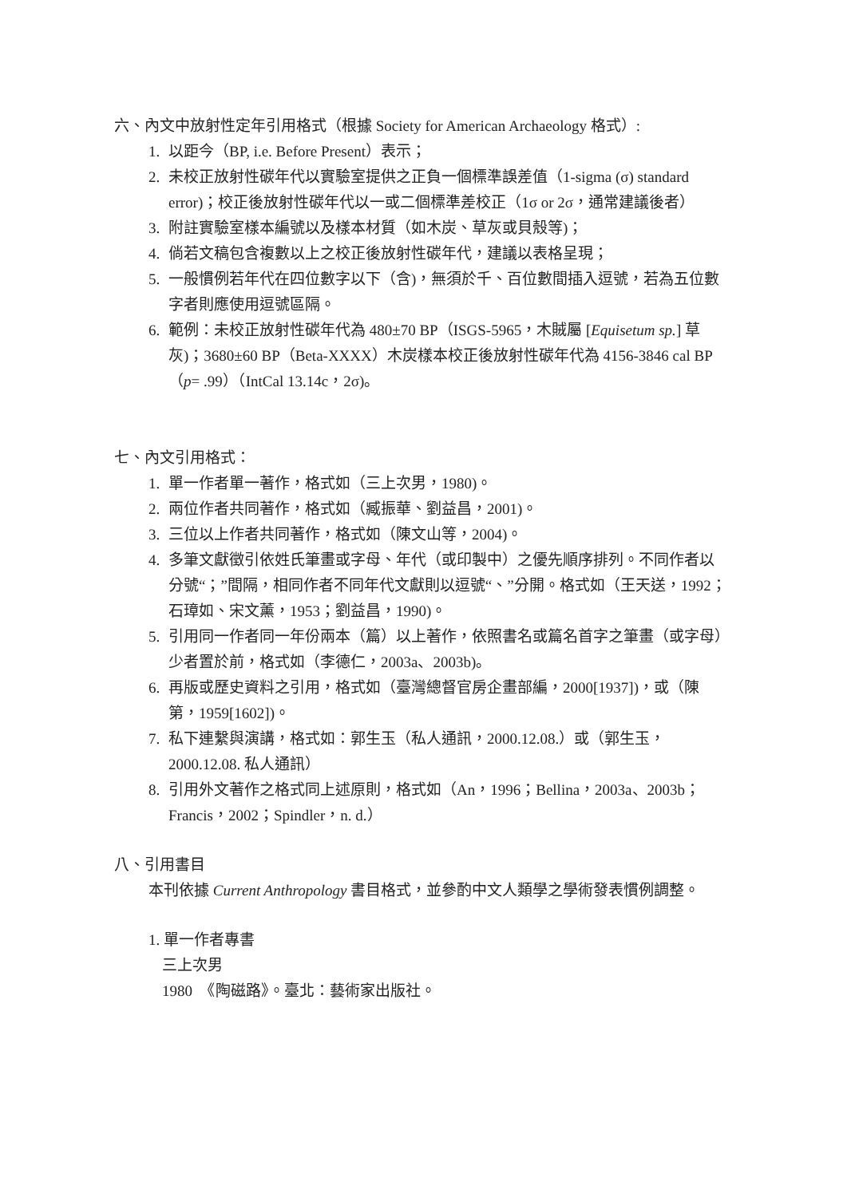六、內文中放射性定年引用格式（根據 Society for American Archaeology 格式）:
1. 以距今（BP, i.e. Before Present）表示；
2. 未校正放射性碳年代以實驗室提供之正負一個標準誤差值（1-sigma (σ) standard error)；校正後放射性碳年代以一或二個標準差校正（1σ or 2σ，通常建議後者）
3. 附註實驗室樣本編號以及樣本材質（如木炭、草灰或貝殼等)；
4. 倘若文稿包含複數以上之校正後放射性碳年代，建議以表格呈現；
5. 一般慣例若年代在四位數字以下（含)，無須於千、百位數間插入逗號，若為五位數字者則應使用逗號區隔。
6. 範例：未校正放射性碳年代為 480±70 BP（ISGS-5965，木賊屬 [Equisetum sp.] 草灰)；3680±60 BP（Beta-XXXX）木炭樣本校正後放射性碳年代為 4156-3846 cal BP （p= .99）（IntCal 13.14c，2σ)。
七、內文引用格式：
1. 單一作者單一著作，格式如（三上次男，1980)。
2. 兩位作者共同著作，格式如（臧振華、劉益昌，2001)。
3. 三位以上作者共同著作，格式如（陳文山等，2004)。
4. 多筆文獻徵引依姓氏筆畫或字母、年代（或印製中）之優先順序排列。不同作者以分號“；”間隔，相同作者不同年代文獻則以逗號“、”分開。格式如（王天送，1992；石璋如、宋文薰，1953；劉益昌，1990)。
5. 引用同一作者同一年份兩本（篇）以上著作，依照書名或篇名首字之筆畫（或字母）少者置於前，格式如（李德仁，2003a、2003b)。
6. 再版或歷史資料之引用，格式如（臺灣總督官房企畫部編，2000[1937])，或（陳第，1959[1602])。
7. 私下連繫與演講，格式如：郭生玉（私人通訊，2000.12.08.）或（郭生玉，2000.12.08. 私人通訊）
8. 引用外文著作之格式同上述原則，格式如（An，1996；Bellina，2003a、2003b；Francis，2002；Spindler，n. d.）
八、引用書目
本刊依據 Current Anthropology 書目格式，並參酌中文人類學之學術發表慣例調整。
1. 單一作者專書
三上次男
1980　《陶磁路》。臺北：藝術家出版社。